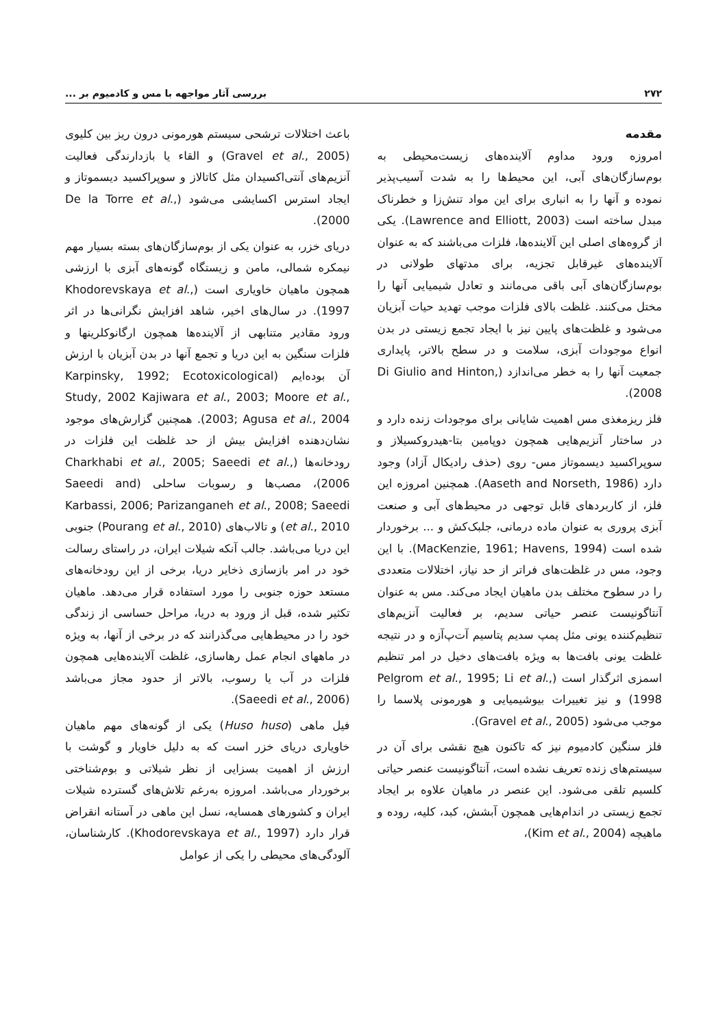۲۷۲ بررسی آثار مواجهه با مس و کادمیوم بر ...
مقدمه
امروزه ورود مداوم آلاینده‌های زیست‌محیطی به بوم‌سازگان‌های آبی، این محیط‌ها را به شدت آسیب‌پذیر نموده و آنها را به انباری برای این مواد تنش‌زا و خطرناک مبدل ساخته است (Lawrence and Elliott, 2003). یکی از گروه‌های اصلی این آلاینده‌ها، فلزات می‌باشند که به عنوان آلاینده‌های غیرقابل تجزیه، برای مدتهای طولانی در بوم‌سازگان‌های آبی باقی می‌مانند و تعادل شیمیایی آنها را مختل می‌کنند. غلظت بالای فلزات موجب تهدید حیات آبزیان می‌شود و غلظت‌های پایین نیز با ایجاد تجمع زیستی در بدن انواع موجودات آبزی، سلامت و در سطح بالاتر، پایداری جمعیت آنها را به خطر می‌اندازد (Di Giulio and Hinton, 2008).
فلز ریزمغذی مس اهمیت شایانی برای موجودات زنده دارد و در ساختار آنزیم‌هایی همچون دوپامین بتا-هیدروکسیلاز و سوپراکسید دیسموتاز مس- روی (حذف رادیکال آزاد) وجود دارد (Aaseth and Norseth, 1986). همچنین امروزه این فلز، از کاربردهای قابل توجهی در محیط‌های آبی و صنعت آبزی پروری به عنوان ماده درمانی، جلبک‌کش و ... برخوردار شده است (MacKenzie, 1961; Havens, 1994). با این وجود، مس در غلظت‌های فراتر از حد نیاز، اختلالات متعددی را در سطوح مختلف بدن ماهیان ایجاد می‌کند. مس به عنوان آنتاگونیست عنصر حیاتی سدیم، بر فعالیت آنزیم‌های تنظیم‌کننده یونی مثل پمپ سدیم پتاسیم آت‌پ‌آزه و در نتیجه غلظت یونی بافت‌ها به ویژه بافت‌های دخیل در امر تنظیم اسمزی اثرگذار است (Pelgrom et al., 1995; Li et al., 1998) و نیز تغییرات بیوشیمیایی و هورمونی پلاسما را موجب می‌شود (Gravel et al., 2005).
فلز سنگین کادمیوم نیز که تاکنون هیچ نقشی برای آن در سیستم‌های زنده تعریف نشده است، آنتاگونیست عنصر حیاتی کلسیم تلقی می‌شود. این عنصر در ماهیان علاوه بر ایجاد تجمع زیستی در اندام‌هایی همچون آبشش، کبد، کلیه، روده و ماهیچه (Kim et al., 2004)،
باعث اختلالات ترشحی سیستم هورمونی درون ریز بین کلیوی (Gravel et al., 2005) و القاء یا بازدارندگی فعالیت آنزیم‌های آنتی‌اکسیدان مثل کاتالاز و سوپراکسید دیسموتاز و ایجاد استرس اکسایشی می‌شود (De la Torre et al., 2000).
دریای خزر، به عنوان یکی از بوم‌سازگان‌های بسته بسیار مهم نیمکره شمالی، مامن و زیستگاه گونه‌های آبزی با ارزشی همچون ماهیان خاویاری است (Khodorevskaya et al., 1997). در سال‌های اخیر، شاهد افزایش نگرانی‌ها در اثر ورود مقادیر متنابهی از آلاینده‌ها همچون ارگانوکلرینها و فلزات سنگین به این دریا و تجمع آنها در بدن آبزیان با ارزش آن بوده‌ایم (Karpinsky, 1992; Ecotoxicological Study, 2002 Kajiwara et al., 2003; Moore et al., 2003; Agusa et al., 2004). همچنین گزارش‌های موجود نشان‌دهنده افزایش بیش از حد غلظت این فلزات در رودخانه‌ها (Charkhabi et al., 2005; Saeedi et al., 2006)، مصب‌ها و رسوبات ساحلی (Saeedi and Karbassi, 2006; Parizanganeh et al., 2008; Saeedi et al., 2010) و تالاب‌های (Pourang et al., 2010) جنوبی این دریا می‌باشد. جالب آنکه شیلات ایران، در راستای رسالت خود در امر بازسازی ذخایر دریا، برخی از این رودخانه‌های مستعد حوزه جنوبی را مورد استفاده قرار می‌دهد. ماهیان تکثیر شده، قبل از ورود به دریا، مراحل حساسی از زندگی خود را در محیط‌هایی می‌گذرانند که در برخی از آنها، به ویژه در ماههای انجام عمل رهاسازی، غلظت آلاینده‌هایی همچون فلزات در آب یا رسوب، بالاتر از حدود مجاز می‌باشد (Saeedi et al., 2006).
فیل ماهی (Huso huso) یکی از گونه‌های مهم ماهیان خاویاری دریای خزر است که به دلیل خاویار و گوشت با ارزش از اهمیت بسزایی از نظر شیلاتی و بوم‌شناختی برخوردار می‌باشد. امروزه به‌رغم تلاش‌های گسترده شیلات ایران و کشورهای همسایه، نسل این ماهی در آستانه انقراض قرار دارد (Khodorevskaya et al., 1997). کارشناسان، آلودگی‌های محیطی را یکی از عوامل